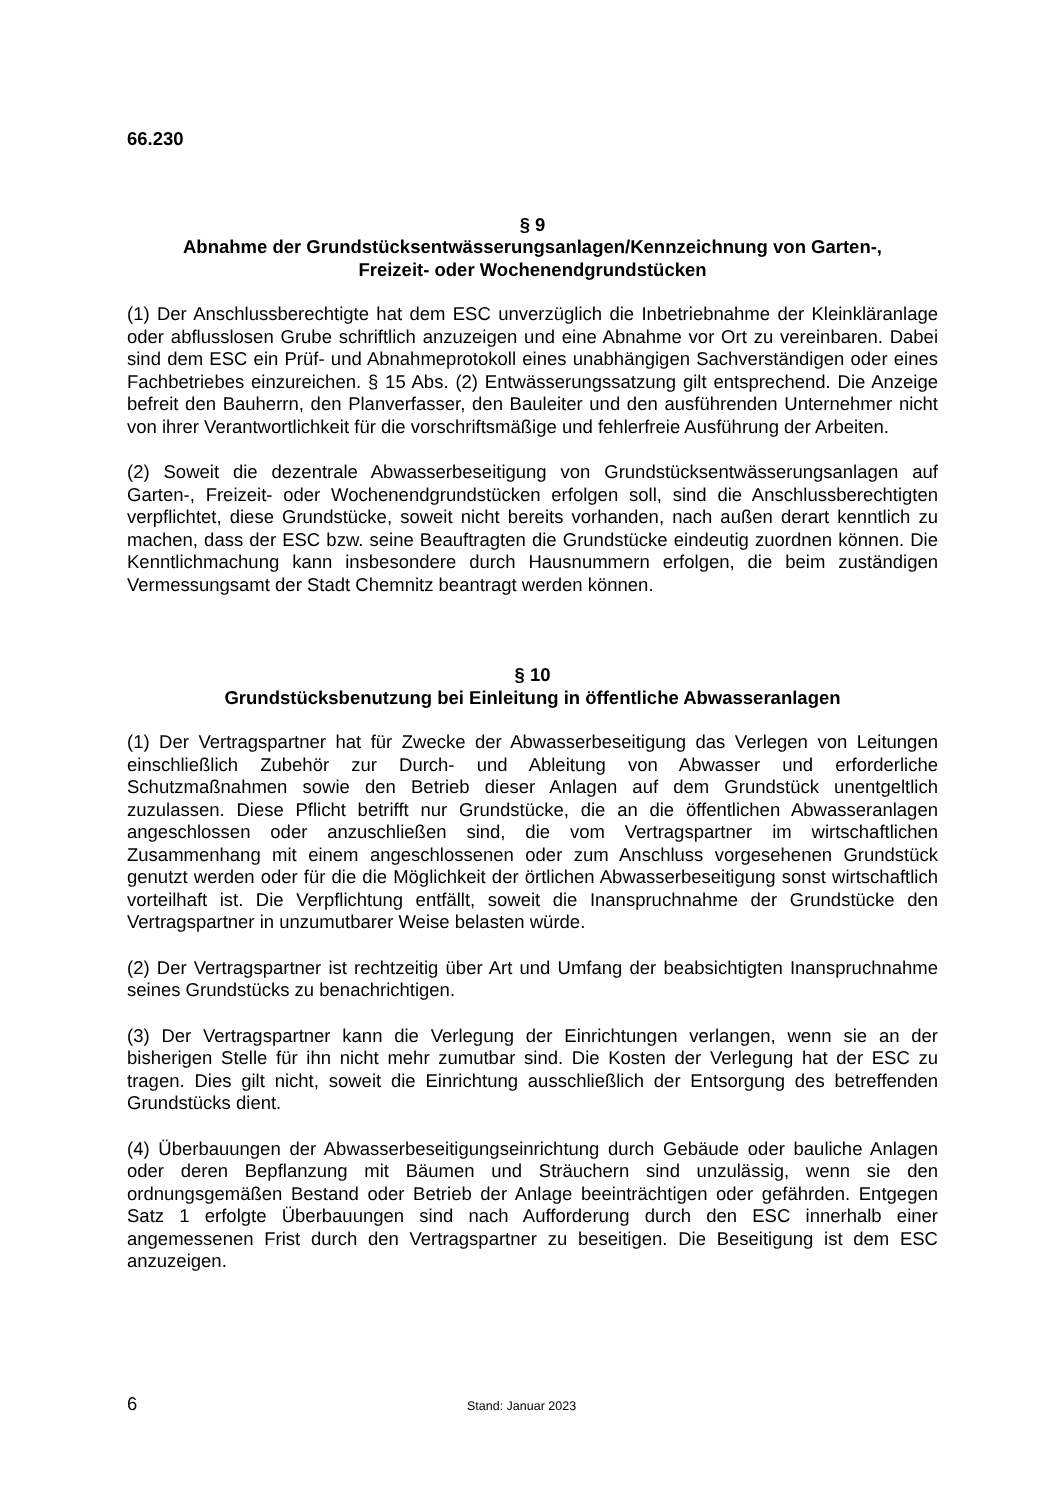66.230
§ 9
Abnahme der Grundstücksentwässerungsanlagen/Kennzeichnung von Garten-,
Freizeit- oder Wochenendgrundstücken
(1) Der Anschlussberechtigte hat dem ESC unverzüglich die Inbetriebnahme der Kleinkläranlage oder abflusslosen Grube schriftlich anzuzeigen und eine Abnahme vor Ort zu vereinbaren. Dabei sind dem ESC ein Prüf- und Abnahmeprotokoll eines unabhängigen Sachverständigen oder eines Fachbetriebes einzureichen. § 15 Abs. (2) Entwässerungssatzung gilt entsprechend. Die Anzeige befreit den Bauherrn, den Planverfasser, den Bauleiter und den ausführenden Unternehmer nicht von ihrer Verantwortlichkeit für die vorschriftsmäßige und fehlerfreie Ausführung der Arbeiten.
(2) Soweit die dezentrale Abwasserbeseitigung von Grundstücksentwässerungsanlagen auf Garten-, Freizeit- oder Wochenendgrundstücken erfolgen soll, sind die Anschlussberechtigten verpflichtet, diese Grundstücke, soweit nicht bereits vorhanden, nach außen derart kenntlich zu machen, dass der ESC bzw. seine Beauftragten die Grundstücke eindeutig zuordnen können. Die Kenntlichmachung kann insbesondere durch Hausnummern erfolgen, die beim zuständigen Vermessungsamt der Stadt Chemnitz beantragt werden können.
§ 10
Grundstücksbenutzung bei Einleitung in öffentliche Abwasseranlagen
(1) Der Vertragspartner hat für Zwecke der Abwasserbeseitigung das Verlegen von Leitungen einschließlich Zubehör zur Durch- und Ableitung von Abwasser und erforderliche Schutzmaßnahmen sowie den Betrieb dieser Anlagen auf dem Grundstück unentgeltlich zuzulassen. Diese Pflicht betrifft nur Grundstücke, die an die öffentlichen Abwasseranlagen angeschlossen oder anzuschließen sind, die vom Vertragspartner im wirtschaftlichen Zusammenhang mit einem angeschlossenen oder zum Anschluss vorgesehenen Grundstück genutzt werden oder für die die Möglichkeit der örtlichen Abwasserbeseitigung sonst wirtschaftlich vorteilhaft ist. Die Verpflichtung entfällt, soweit die Inanspruchnahme der Grundstücke den Vertragspartner in unzumutbarer Weise belasten würde.
(2) Der Vertragspartner ist rechtzeitig über Art und Umfang der beabsichtigten Inanspruchnahme seines Grundstücks zu benachrichtigen.
(3) Der Vertragspartner kann die Verlegung der Einrichtungen verlangen, wenn sie an der bisherigen Stelle für ihn nicht mehr zumutbar sind. Die Kosten der Verlegung hat der ESC zu tragen. Dies gilt nicht, soweit die Einrichtung ausschließlich der Entsorgung des betreffenden Grundstücks dient.
(4) Überbauungen der Abwasserbeseitigungseinrichtung durch Gebäude oder bauliche Anlagen oder deren Bepflanzung mit Bäumen und Sträuchern sind unzulässig, wenn sie den ordnungsgemäßen Bestand oder Betrieb der Anlage beeinträchtigen oder gefährden. Entgegen Satz 1 erfolgte Überbauungen sind nach Aufforderung durch den ESC innerhalb einer angemessenen Frist durch den Vertragspartner zu beseitigen. Die Beseitigung ist dem ESC anzuzeigen.
6 Stand: Januar 2023